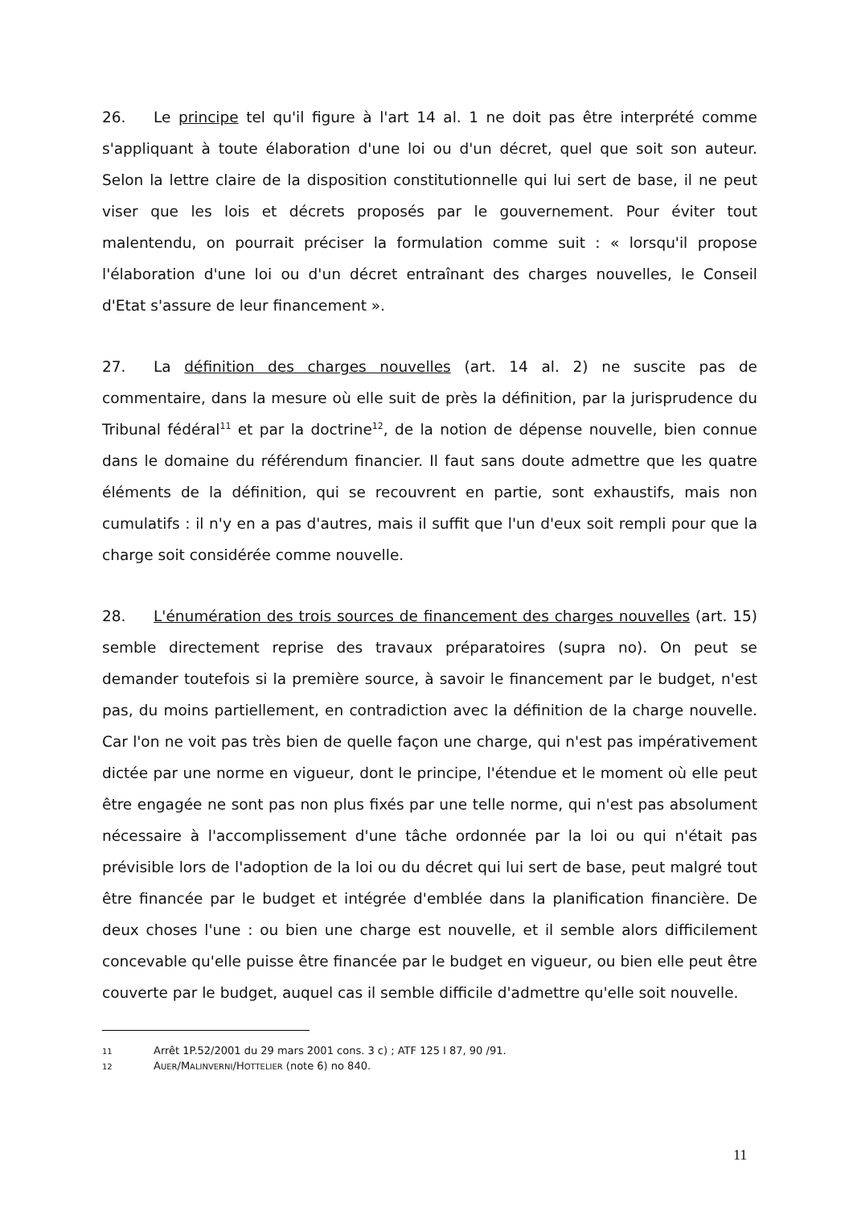26. Le principe tel qu'il figure à l'art 14 al. 1 ne doit pas être interprété comme s'appliquant à toute élaboration d'une loi ou d'un décret, quel que soit son auteur. Selon la lettre claire de la disposition constitutionnelle qui lui sert de base, il ne peut viser que les lois et décrets proposés par le gouvernement. Pour éviter tout malentendu, on pourrait préciser la formulation comme suit : « lorsqu'il propose l'élaboration d'une loi ou d'un décret entraînant des charges nouvelles, le Conseil d'Etat s'assure de leur financement ».
27. La définition des charges nouvelles (art. 14 al. 2) ne suscite pas de commentaire, dans la mesure où elle suit de près la définition, par la jurisprudence du Tribunal fédéral<sup>11</sup> et par la doctrine<sup>12</sup>, de la notion de dépense nouvelle, bien connue dans le domaine du référendum financier. Il faut sans doute admettre que les quatre éléments de la définition, qui se recouvrent en partie, sont exhaustifs, mais non cumulatifs : il n'y en a pas d'autres, mais il suffit que l'un d'eux soit rempli pour que la charge soit considérée comme nouvelle.
28. L'énumération des trois sources de financement des charges nouvelles (art. 15) semble directement reprise des travaux préparatoires (supra no). On peut se demander toutefois si la première source, à savoir le financement par le budget, n'est pas, du moins partiellement, en contradiction avec la définition de la charge nouvelle. Car l'on ne voit pas très bien de quelle façon une charge, qui n'est pas impérativement dictée par une norme en vigueur, dont le principe, l'étendue et le moment où elle peut être engagée ne sont pas non plus fixés par une telle norme, qui n'est pas absolument nécessaire à l'accomplissement d'une tâche ordonnée par la loi ou qui n'était pas prévisible lors de l'adoption de la loi ou du décret qui lui sert de base, peut malgré tout être financée par le budget et intégrée d'emblée dans la planification financière. De deux choses l'une : ou bien une charge est nouvelle, et il semble alors difficilement concevable qu'elle puisse être financée par le budget en vigueur, ou bien elle peut être couverte par le budget, auquel cas il semble difficile d'admettre qu'elle soit nouvelle.
11 Arrêt 1P.52/2001 du 29 mars 2001 cons. 3 c) ; ATF 125 I 87, 90 /91.
12 AUER/MALINVERNI/HOTTELIER (note 6) no 840.
11